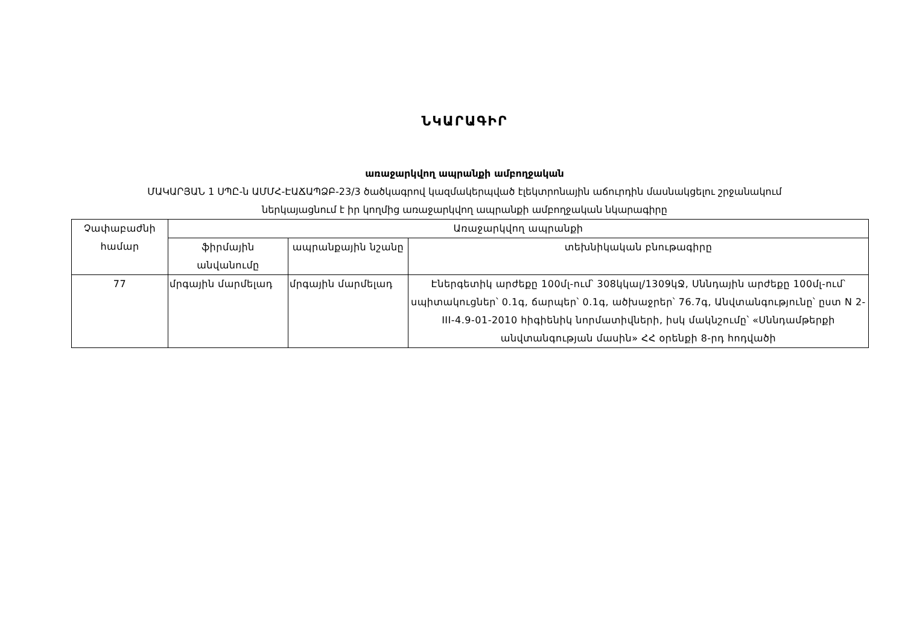ՆԿԱՐԱԳԻՐ
առաջարկվող ապրանքի ամբողջական
ՄԱԿԱՐՅԱՆ 1 ՍՊԸ-ն ԱՄՄՀ-ԷԱՃԱՊՁԲ-23/3 ծածկագրով կազմակերպված էլեկտրոնային աճուրդին մասնակցելու շրջանակում
ներկայացնում է իր կողմից առաջարկվող ապրանքի ամբողջական նկարագիրը
| Չափաբաժնի համար | Առաջարկվող ապրանքի | | |
| --- | --- | --- | --- |
| | ֆիրմային անվանումը | ապրանքային նշանը | տեխնիկական բնութագիրը |
| 77 | մրգային մարմելադ | մրգային մարմելադ | Էներգետիկ արժեքը 100մլ-ում՝ 308կկալ/1309կՋ, Սննդային արժեքը 100մլ-ում՝ սպիտակուցներ՝ 0.1գ, ճարպեր՝ 0.1գ, ածխաջրեր՝ 76.7գ, Անվտանգությունը՝ ըստ N 2-III-4.9-01-2010 հիգիենիկ նորմատիվների, իսկ մակնշումը՝ «Սննդամթերքի անվտանգության մասին» ՀՀ օրենքի 8-րդ հոդվածի |